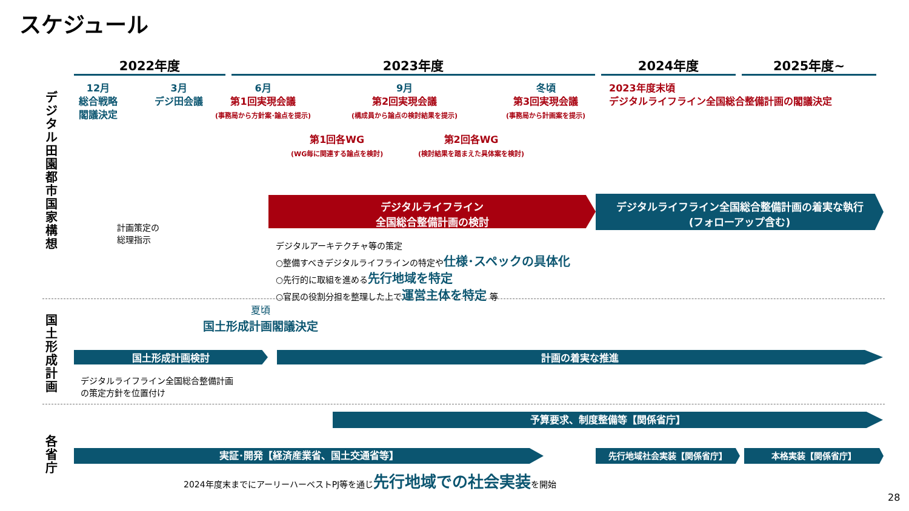スケジュール
2022年度 2023年度 2024年度 2025年度~
デジタル田園都市国家構想
12月
総合戦略
閣議決定
3月
デジ田会議
6月
第1回実現会議
(事務局から方針案･論点を提示)
9月
第2回実現会議
(構成員から論点の検討結果を提示)
冬頃
第3回実現会議
(事務局から計画案を提示)
2023年度末頃
デジタルライフライン全国総合整備計画の閣議決定
第1回各WG
(WG毎に関連する論点を検討)
第2回各WG
(検討結果を踏まえた具体案を検討)
デジタルライフライン
全国総合整備計画の検討
デジタルライフライン全国総合整備計画の着実な執行
(フォローアップ含む)
計画策定の
総理指示
デジタルアーキテクチャ等の策定
○整備すべきデジタルライフラインの特定や仕様･スペックの具体化
○先行的に取組を進める先行地域を特定
○官民の役割分担を整理した上で運営主体を特定 等
国土形成計画
夏頃
国土形成計画閣議決定
国土形成計画検討 計画の着実な推進
デジタルライフライン全国総合整備計画
の策定方針を位置付け
各省庁
予算要求、制度整備等【関係省庁】
実証･開発【経済産業省、国土交通省等】 先行地域社会実装【関係省庁】 本格実装【関係省庁】
2024年度末までにアーリーハーベストPJ等を通じ先行地域での社会実装を開始
28